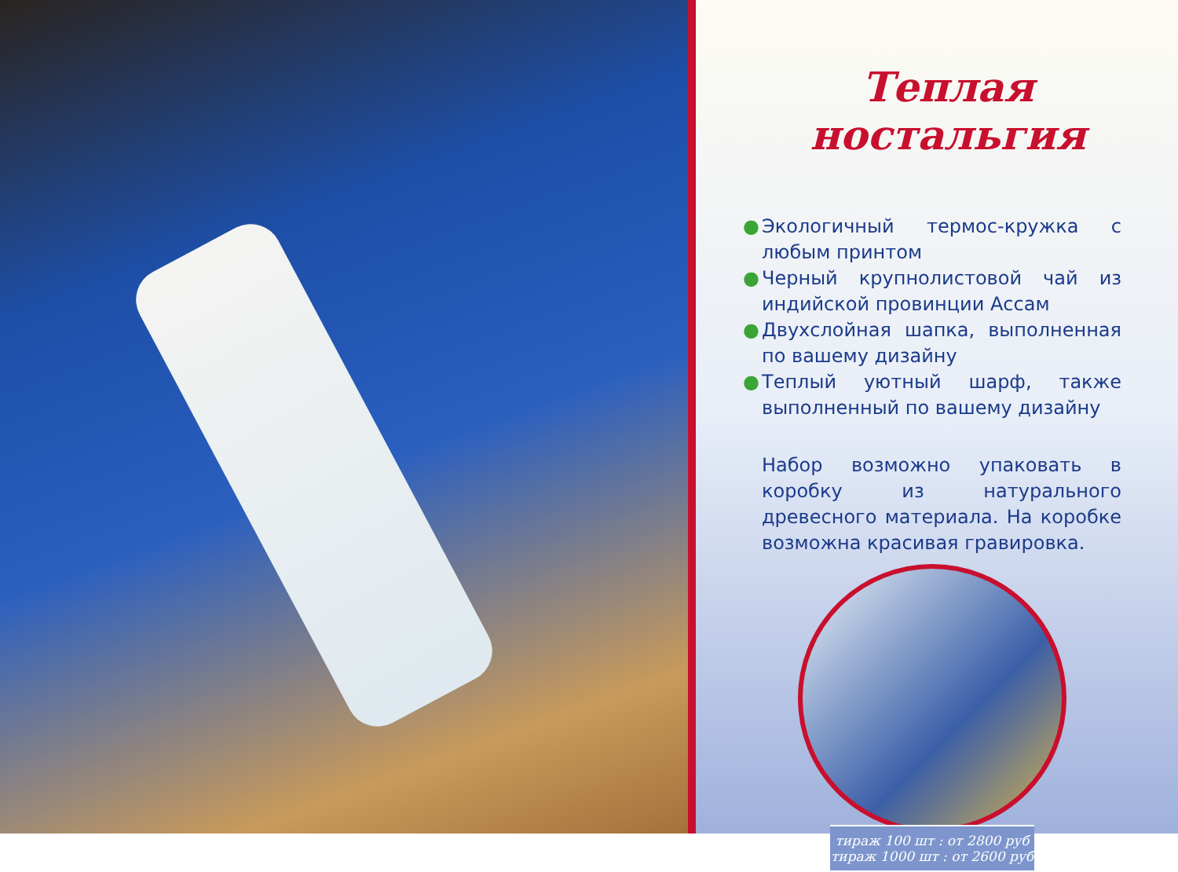Теплая ностальгия
● Экологичный термос-кружка с любым принтом
● Черный крупнолистовой чай из индийской провинции Ассам
● Двухслойная шапка, выполненная по вашему дизайну
● Теплый уютный шарф, также выполненный по вашему дизайну
Набор возможно упаковать в коробку из натурального древесного материала. На коробке возможна красивая гравировка.
тираж 100 шт : от 2800 руб
тираж 1000 шт : от 2600 руб